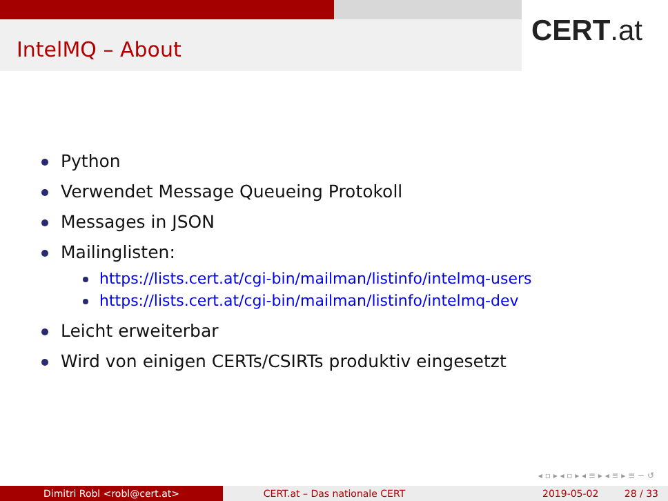IntelMQ – About
CERT.at
Python
Verwendet Message Queueing Protokoll
Messages in JSON
Mailinglisten:
https://lists.cert.at/cgi-bin/mailman/listinfo/intelmq-users
https://lists.cert.at/cgi-bin/mailman/listinfo/intelmq-dev
Leicht erweiterbar
Wird von einigen CERTs/CSIRTs produktiv eingesetzt
◂ ▫ ▸ ◂ ▫ ▸ ◂ ≡ ▸ ◂ ≡ ▸ ≡ ∽ ↺
Dimitri Robl <robl@cert.at> CERT.at – Das nationale CERT 2019-05-02 28 / 33